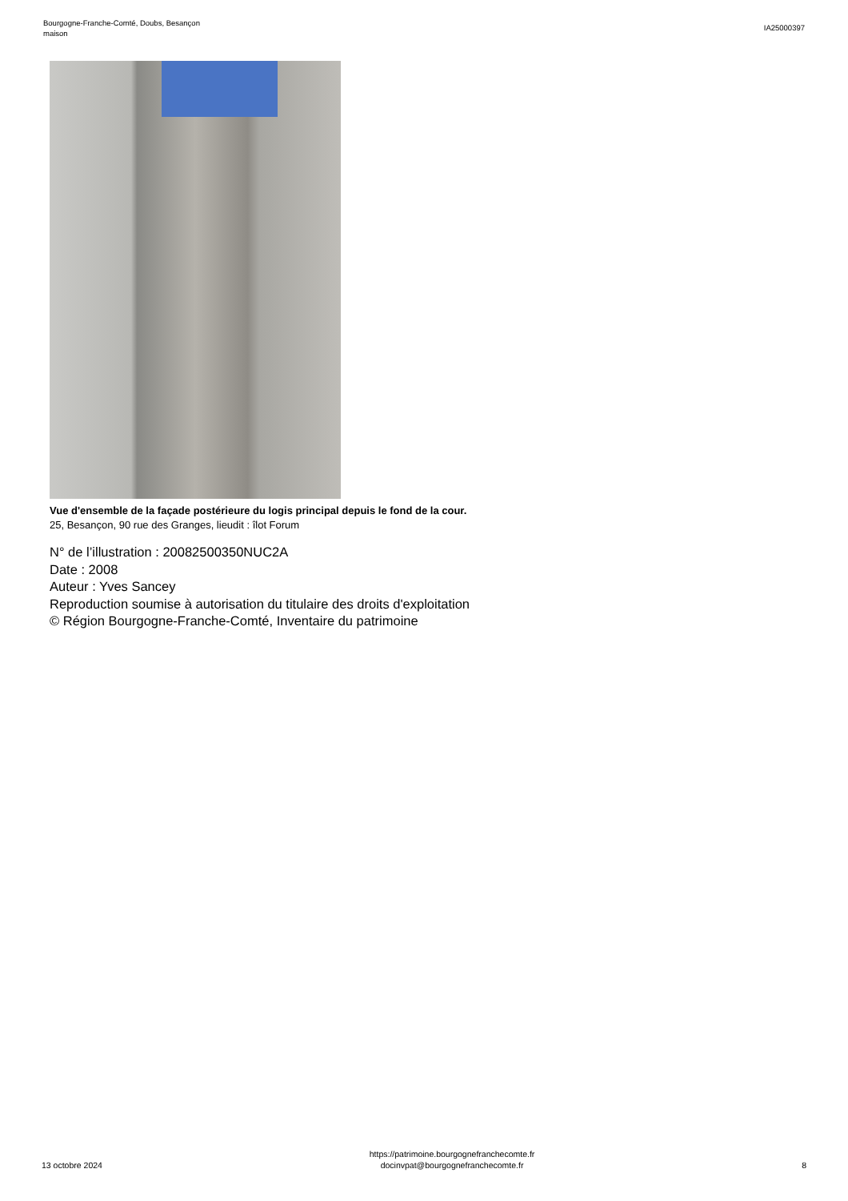Bourgogne-Franche-Comté, Doubs, Besançon
maison
IA25000397
Vue d'ensemble de la façade postérieure du logis principal depuis le fond de la cour.
25, Besançon, 90 rue des Granges, lieudit : îlot Forum
N° de l’illustration : 20082500350NUC2A
Date : 2008
Auteur : Yves Sancey
Reproduction soumise à autorisation du titulaire des droits d'exploitation
© Région Bourgogne-Franche-Comté, Inventaire du patrimoine
13 octobre 2024
https://patrimoine.bourgognefranchecomte.fr
docinvpat@bourgognefranchecomte.fr
8